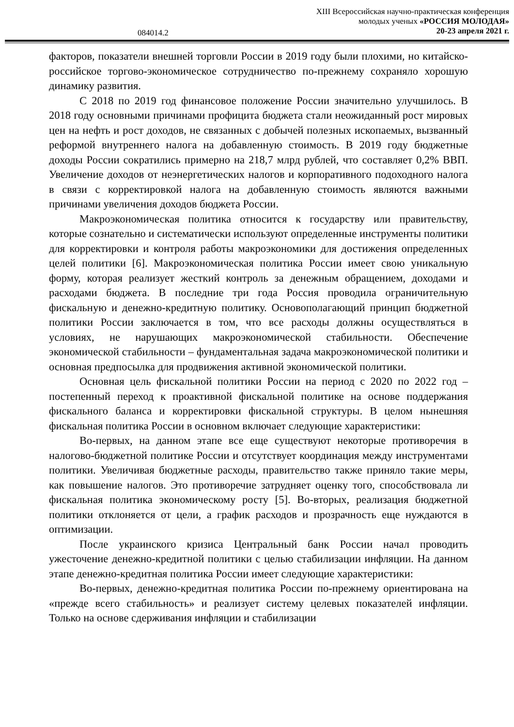XIII Всероссийская научно-практическая конференция
молодых ученых «РОССИЯ МОЛОДАЯ»
20-23 апреля 2021 г.
084014.2
факторов, показатели внешней торговли России в 2019 году были плохими, но китайско-российское торгово-экономическое сотрудничество по-прежнему сохраняло хорошую динамику развития.
С 2018 по 2019 год финансовое положение России значительно улучшилось. В 2018 году основными причинами профицита бюджета стали неожиданный рост мировых цен на нефть и рост доходов, не связанных с добычей полезных ископаемых, вызванный реформой внутреннего налога на добавленную стоимость. В 2019 году бюджетные доходы России сократились примерно на 218,7 млрд рублей, что составляет 0,2% ВВП. Увеличение доходов от неэнергетических налогов и корпоративного подоходного налога в связи с корректировкой налога на добавленную стоимость являются важными причинами увеличения доходов бюджета России.
Макроэкономическая политика относится к государству или правительству, которые сознательно и систематически используют определенные инструменты политики для корректировки и контроля работы макроэкономики для достижения определенных целей политики [6]. Макроэкономическая политика России имеет свою уникальную форму, которая реализует жесткий контроль за денежным обращением, доходами и расходами бюджета. В последние три года Россия проводила ограничительную фискальную и денежно-кредитную политику. Основополагающий принцип бюджетной политики России заключается в том, что все расходы должны осуществляться в условиях, не нарушающих макроэкономической стабильности. Обеспечение экономической стабильности – фундаментальная задача макроэкономической политики и основная предпосылка для продвижения активной экономической политики.
Основная цель фискальной политики России на период с 2020 по 2022 год – постепенный переход к проактивной фискальной политике на основе поддержания фискального баланса и корректировки фискальной структуры. В целом нынешняя фискальная политика России в основном включает следующие характеристики:
Во-первых, на данном этапе все еще существуют некоторые противоречия в налогово-бюджетной политике России и отсутствует координация между инструментами политики. Увеличивая бюджетные расходы, правительство также приняло такие меры, как повышение налогов. Это противоречие затрудняет оценку того, способствовала ли фискальная политика экономическому росту [5]. Во-вторых, реализация бюджетной политики отклоняется от цели, а график расходов и прозрачность еще нуждаются в оптимизации.
После украинского кризиса Центральный банк России начал проводить ужесточение денежно-кредитной политики с целью стабилизации инфляции. На данном этапе денежно-кредитная политика России имеет следующие характеристики:
Во-первых, денежно-кредитная политика России по-прежнему ориентирована на «прежде всего стабильность» и реализует систему целевых показателей инфляции. Только на основе сдерживания инфляции и стабилизации